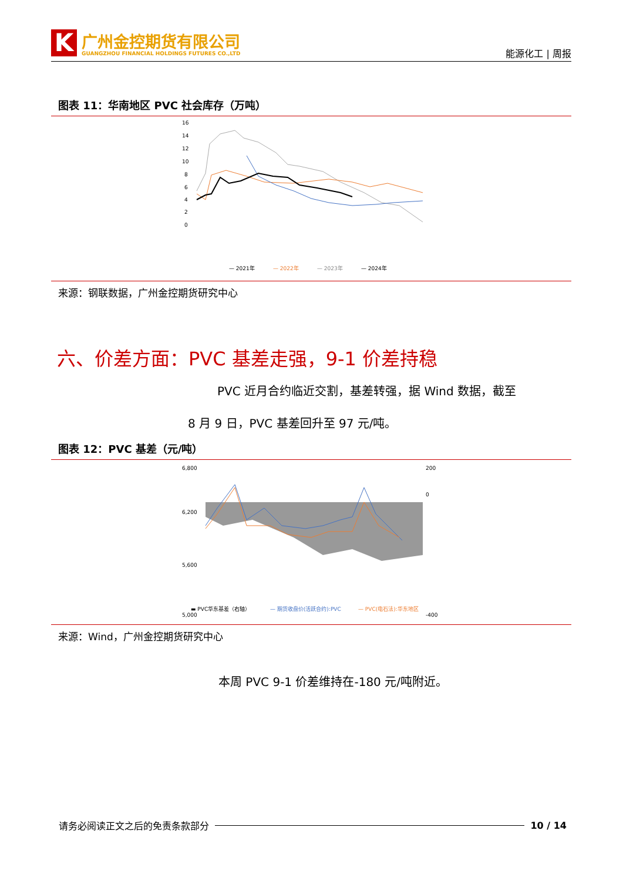K
广州金控期货有限公司
GUANGZHOU FINANCIAL HOLDINGS FUTURES CO.,LTD
能源化工 | 周报
图表 11：华南地区 PVC 社会库存（万吨）
16
14
12
10
8
6
4
2
0
— 2021年
— 2022年
— 2023年
— 2024年
来源：钢联数据，广州金控期货研究中心
六、价差方面：PVC 基差走强，9-1 价差持稳
PVC 近月合约临近交割，基差转强，据 Wind 数据，截至
8 月 9 日，PVC 基差回升至 97 元/吨。
图表 12：PVC 基差（元/吨）
6,800
6,200
5,600
5,000
200
0
-400
▬ PVC华东基差（右轴）
— 期货收盘价(活跃合约):PVC
— PVC(电石法):华东地区
来源：Wind，广州金控期货研究中心
本周 PVC 9-1 价差维持在-180 元/吨附近。
请务必阅读正文之后的免责条款部分 10 / 14